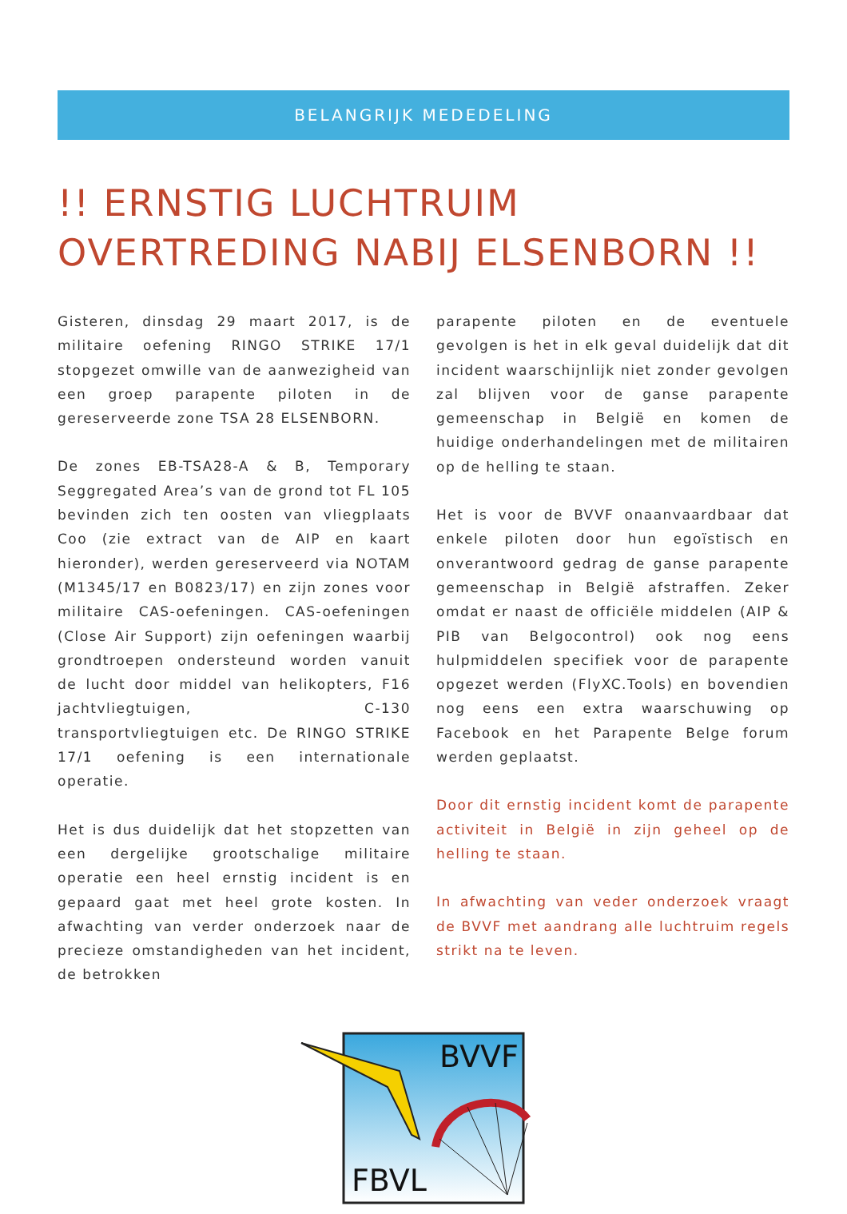BELANGRIJK MEDEDELING
!! ERNSTIG LUCHTRUIM
OVERTREDING NABIJ ELSENBORN !!
Gisteren, dinsdag 29 maart 2017, is de militaire oefening RINGO STRIKE 17/1 stopgezet omwille van de aanwezigheid van een groep parapente piloten in de gereserveerde zone TSA 28 ELSENBORN.
De zones EB-TSA28-A & B, Temporary Seggregated Area’s van de grond tot FL 105 bevinden zich ten oosten van vliegplaats Coo (zie extract van de AIP en kaart hieronder), werden gereserveerd via NOTAM (M1345/17 en B0823/17) en zijn zones voor militaire CAS-oefeningen. CAS-oefeningen (Close Air Support) zijn oefeningen waarbij grondtroepen ondersteund worden vanuit de lucht door middel van helikopters, F16 jachtvliegtuigen, C-130 transportvliegtuigen etc. De RINGO STRIKE 17/1 oefening is een internationale operatie.
Het is dus duidelijk dat het stopzetten van een dergelijke grootschalige militaire operatie een heel ernstig incident is en gepaard gaat met heel grote kosten. In afwachting van verder onderzoek naar de precieze omstandigheden van het incident, de betrokken
parapente piloten en de eventuele gevolgen is het in elk geval duidelijk dat dit incident waarschijnlijk niet zonder gevolgen zal blijven voor de ganse parapente gemeenschap in België en komen de huidige onderhandelingen met de militairen op de helling te staan.
Het is voor de BVVF onaanvaardbaar dat enkele piloten door hun egoïstisch en onverantwoord gedrag de ganse parapente gemeenschap in België afstraffen. Zeker omdat er naast de officiële middelen (AIP & PIB van Belgocontrol) ook nog eens hulpmiddelen specifiek voor de parapente opgezet werden (FlyXC.Tools) en bovendien nog eens een extra waarschuwing op Facebook en het Parapente Belge forum werden geplaatst.
Door dit ernstig incident komt de parapente activiteit in België in zijn geheel op de helling te staan.
In afwachting van veder onderzoek vraagt de BVVF met aandrang alle luchtruim regels strikt na te leven.
BVVF
FBVL